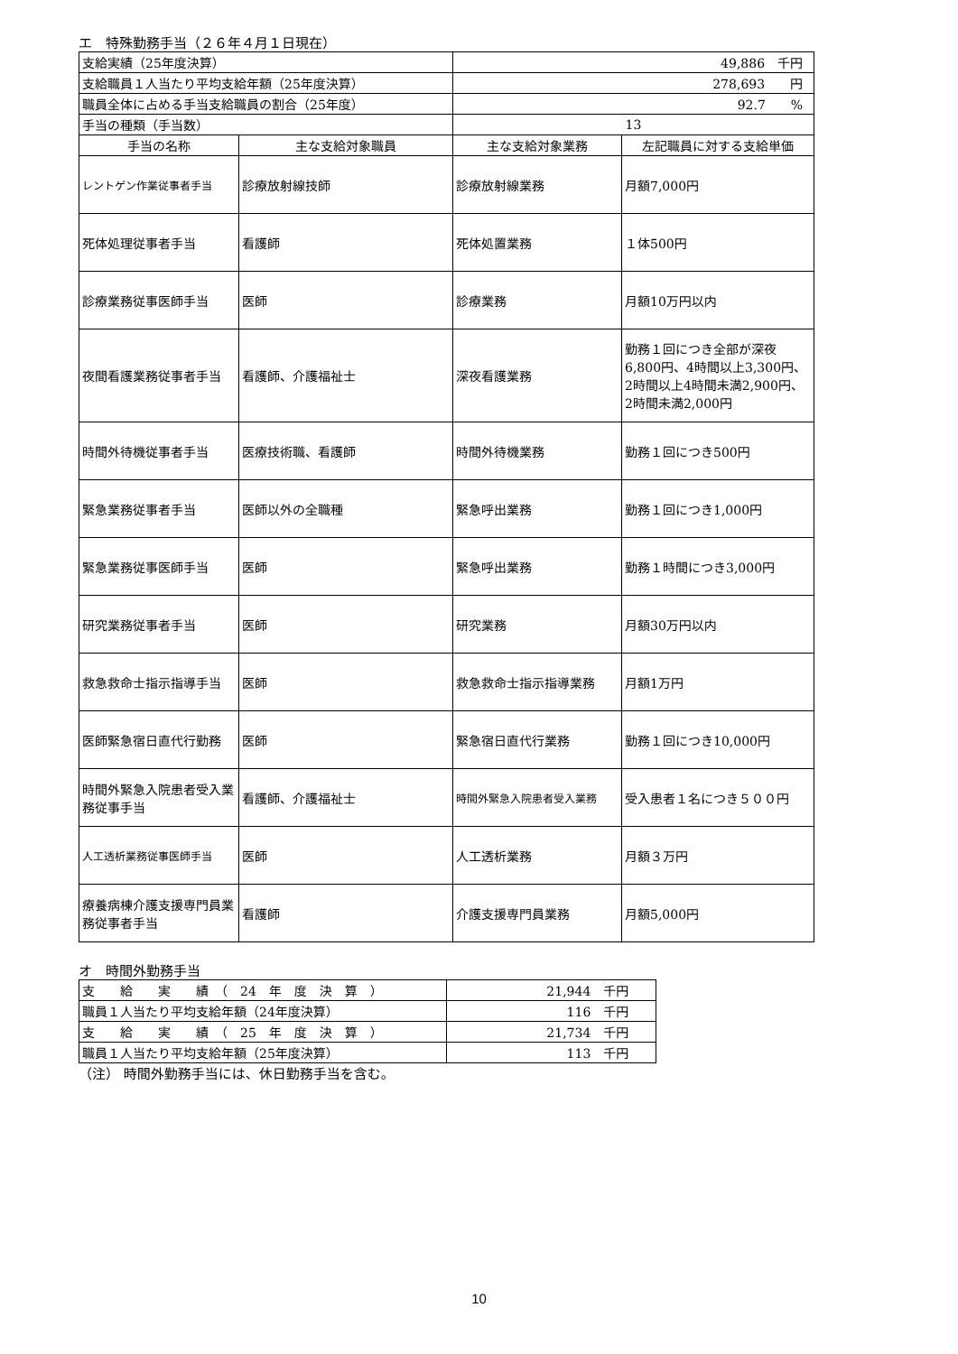エ　特殊勤務手当（２６年４月１日現在）
| 支給実績（25年度決算） | | 49,886 千円 | |
| 支給職員１人当たり平均支給年額（25年度決算） | | 278,693 円 | |
| 職員全体に占める手当支給職員の割合（25年度） | | 92.7 % | |
| 手当の種類（手当数） | | 13 | |
| 手当の名称 | 主な支給対象職員 | 主な支給対象業務 | 左記職員に対する支給単価 |
| レントゲン作業従事者手当 | 診療放射線技師 | 診療放射線業務 | 月額7,000円 |
| 死体処理従事者手当 | 看護師 | 死体処置業務 | １体500円 |
| 診療業務従事医師手当 | 医師 | 診療業務 | 月額10万円以内 |
| 夜間看護業務従事者手当 | 看護師、介護福祉士 | 深夜看護業務 | 勤務１回につき全部が深夜6,800円、4時間以上3,300円、 2時間以上4時間未満2,900円、 2時間未満2,000円 |
| 時間外待機従事者手当 | 医療技術職、看護師 | 時間外待機業務 | 勤務１回につき500円 |
| 緊急業務従事者手当 | 医師以外の全職種 | 緊急呼出業務 | 勤務１回につき1,000円 |
| 緊急業務従事医師手当 | 医師 | 緊急呼出業務 | 勤務１時間につき3,000円 |
| 研究業務従事者手当 | 医師 | 研究業務 | 月額30万円以内 |
| 救急救命士指示指導手当 | 医師 | 救急救命士指示指導業務 | 月額1万円 |
| 医師緊急宿日直代行勤務 | 医師 | 緊急宿日直代行業務 | 勤務１回につき10,000円 |
| 時間外緊急入院患者受入業務従事手当 | 看護師、介護福祉士 | 時間外緊急入院患者受入業務 | 受入患者１名につき５００円 |
| 人工透析業務従事医師手当 | 医師 | 人工透析業務 | 月額３万円 |
| 療養病棟介護支援専門員業務従事者手当 | 看護師 | 介護支援専門員業務 | 月額5,000円 |
オ　時間外勤務手当
| 支 給 実 績 （ 24 年 度 決 算 ） | 21,944 千円 |
| 職員１人当たり平均支給年額（24年度決算） | 116 千円 |
| 支 給 実 績 （ 25 年 度 決 算 ） | 21,734 千円 |
| 職員１人当たり平均支給年額（25年度決算） | 113 千円 |
（注） 時間外勤務手当には、休日勤務手当を含む。
10